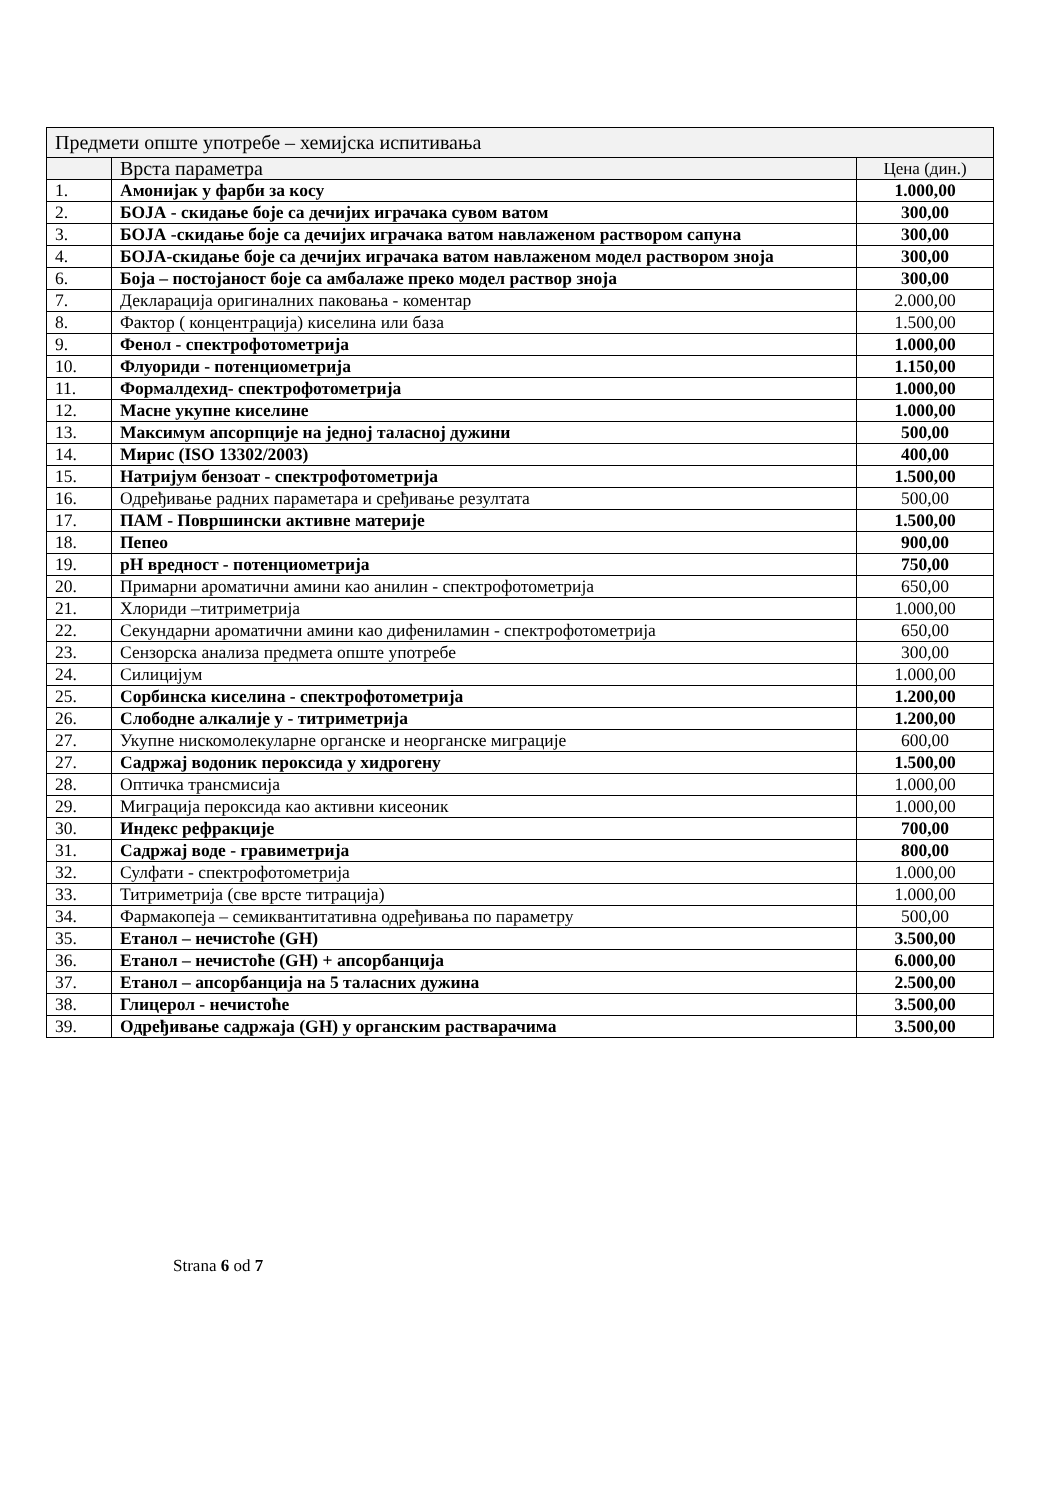| Предмети опште употребе – хемијска испитивања | | |
| --- | --- | --- |
| | Врста параметра | Цена (дин.) |
| 1. | Амонијак у фарби за косу | 1.000,00 |
| 2. | БОЈА - скидање боје са дечијих играчака сувом ватом | 300,00 |
| 3. | БОЈА -скидање боје са дечијих играчака ватом навлаженом раствором сапуна | 300,00 |
| 4. | БОЈА-скидање боје са дечијих играчака ватом навлаженом модел раствором зноја | 300,00 |
| 6. | Боја – постојаност боје са амбалаже преко модел раствор зноја | 300,00 |
| 7. | Декларација оригиналних паковања - коментар | 2.000,00 |
| 8. | Фактор ( концентрација) киселина или база | 1.500,00 |
| 9. | Фенол - спектрофотометрија | 1.000,00 |
| 10. | Флуориди - потенциометрија | 1.150,00 |
| 11. | Формалдехид- спектрофотометрија | 1.000,00 |
| 12. | Масне укупне киселине | 1.000,00 |
| 13. | Максимум апсорпције на једној таласној дужини | 500,00 |
| 14. | Мирис (ISO 13302/2003) | 400,00 |
| 15. | Натријум бензоат - спектрофотометрија | 1.500,00 |
| 16. | Одређивање радних параметара и сређивање резултата | 500,00 |
| 17. | ПАМ - Површински активне материје | 1.500,00 |
| 18. | Пепео | 900,00 |
| 19. | pH вредност - потенциометрија | 750,00 |
| 20. | Примарни ароматични амини као анилин - спектрофотометрија | 650,00 |
| 21. | Хлориди –титриметрија | 1.000,00 |
| 22. | Секундарни ароматични амини као дифениламин - спектрофотометрија | 650,00 |
| 23. | Сензорска анализа предмета опште употребе | 300,00 |
| 24. | Силицијум | 1.000,00 |
| 25. | Сорбинска киселина - спектрофотометрија | 1.200,00 |
| 26. | Слободне алкалије у - титриметрија | 1.200,00 |
| 27. | Укупне нискомолекуларне органске и неорганске миграције | 600,00 |
| 27. | Садржај водоник пероксида у хидрогену | 1.500,00 |
| 28. | Оптичка трансмисија | 1.000,00 |
| 29. | Миграција пероксида као активни кисеоник | 1.000,00 |
| 30. | Индекс рефракције | 700,00 |
| 31. | Садржај воде - гравиметрија | 800,00 |
| 32. | Сулфати - спектрофотометрија | 1.000,00 |
| 33. | Титриметрија (све врсте титрација) | 1.000,00 |
| 34. | Фармакопеја – семиквантитативна одређивања по параметру | 500,00 |
| 35. | Етанол – нечистоће (GH) | 3.500,00 |
| 36. | Етанол – нечистоће (GH) + апсорбанција | 6.000,00 |
| 37. | Етанол – апсорбанција на 5 таласних дужина | 2.500,00 |
| 38. | Глицерол - нечистоће | 3.500,00 |
| 39. | Одређивање садржаја (GH) у органским растварачима | 3.500,00 |
Strana 6 od 7